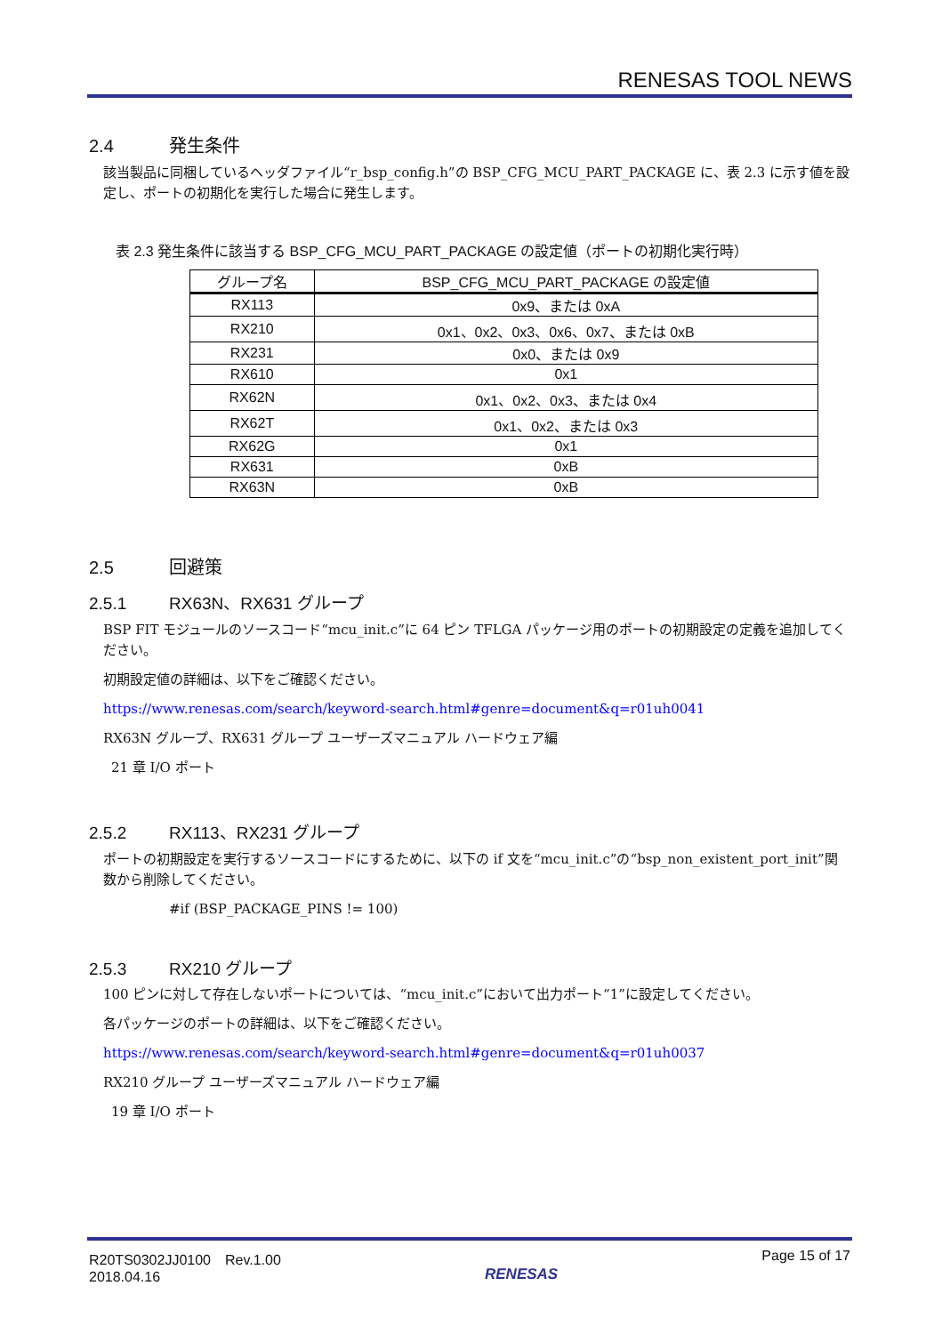RENESAS TOOL NEWS
2.4 発生条件
該当製品に同梱しているヘッダファイル“r_bsp_config.h”の BSP_CFG_MCU_PART_PACKAGE に、表 2.3 に示す値を設定し、ポートの初期化を実行した場合に発生します。
表 2.3 発生条件に該当する BSP_CFG_MCU_PART_PACKAGE の設定値（ポートの初期化実行時）
| グループ名 | BSP_CFG_MCU_PART_PACKAGE の設定値 |
| --- | --- |
| RX113 | 0x9、または 0xA |
| RX210 | 0x1、0x2、0x3、0x6、0x7、または 0xB |
| RX231 | 0x0、または 0x9 |
| RX610 | 0x1 |
| RX62N | 0x1、0x2、0x3、または 0x4 |
| RX62T | 0x1、0x2、または 0x3 |
| RX62G | 0x1 |
| RX631 | 0xB |
| RX63N | 0xB |
2.5 回避策
2.5.1 RX63N、RX631 グループ
BSP FIT モジュールのソースコード“mcu_init.c”に 64 ピン TFLGA パッケージ用のポートの初期設定の定義を追加してください。
初期設定値の詳細は、以下をご確認ください。
https://www.renesas.com/search/keyword-search.html#genre=document&q=r01uh0041
RX63N グループ、RX631 グループ ユーザーズマニュアル ハードウェア編
21 章 I/O ポート
2.5.2 RX113、RX231 グループ
ポートの初期設定を実行するソースコードにするために、以下の if 文を“mcu_init.c”の“bsp_non_existent_port_init”関数から削除してください。
#if (BSP_PACKAGE_PINS != 100)
2.5.3 RX210 グループ
100 ピンに対して存在しないポートについては、“mcu_init.c”において出力ポート“1”に設定してください。
各パッケージのポートの詳細は、以下をご確認ください。
https://www.renesas.com/search/keyword-search.html#genre=document&q=r01uh0037
RX210 グループ ユーザーズマニュアル ハードウェア編
19 章 I/O ポート
R20TS0302JJ0100　Rev.1.00
2018.04.16
RENESAS
Page 15 of 17